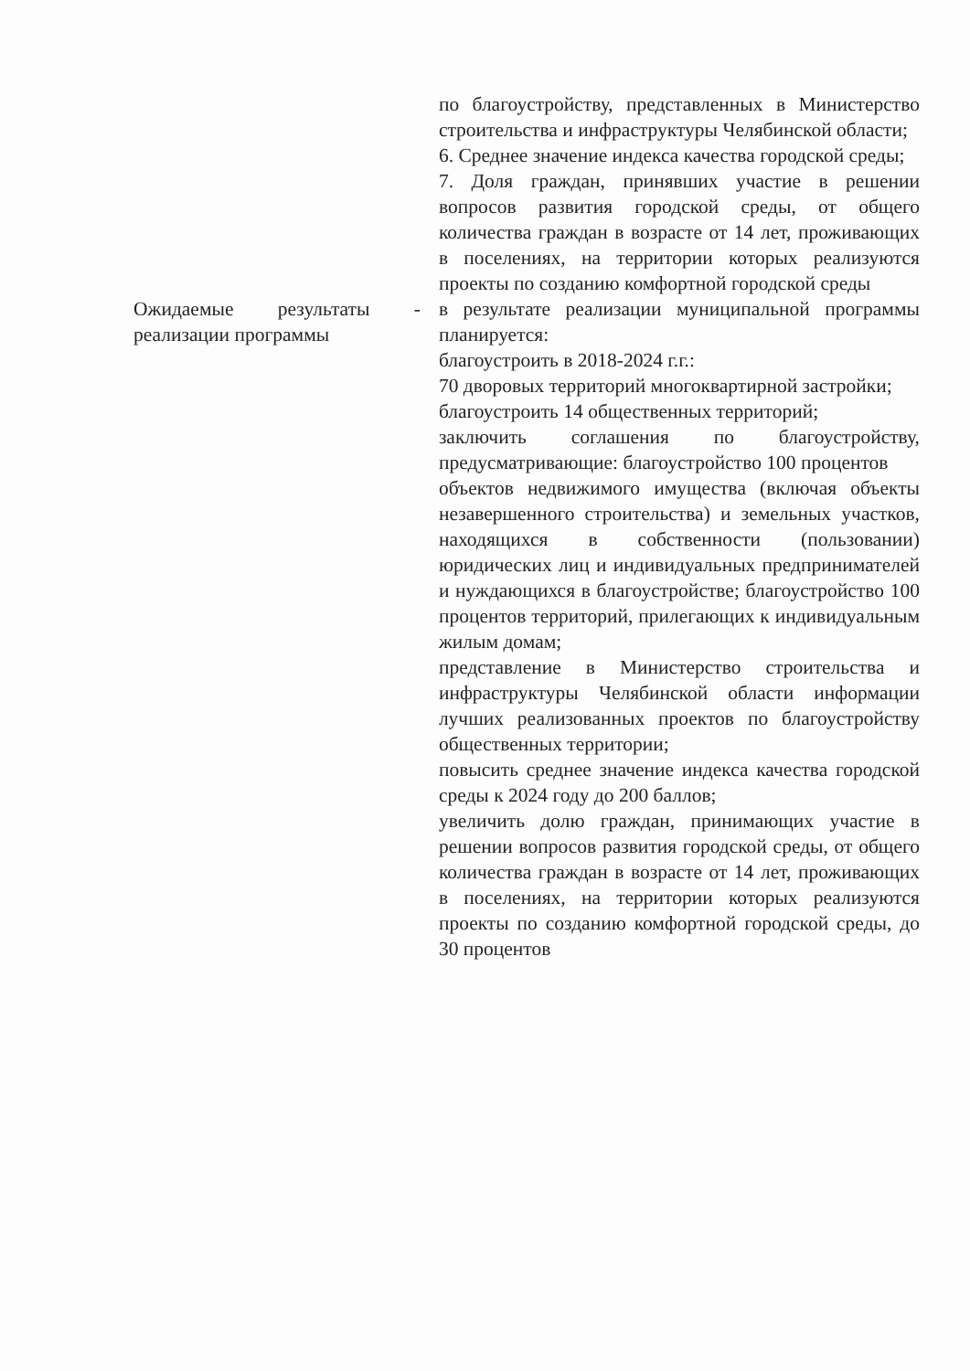| | по благоустройству, представленных в Министерство строительства и инфраструктуры Челябинской области; 6. Среднее значение индекса качества городской среды; 7. Доля граждан, принявших участие в решении вопросов развития городской среды, от общего количества граждан в возрасте от 14 лет, проживающих в поселениях, на территории которых реализуются проекты по созданию комфортной городской среды |
| Ожидаемые результаты - реализации программы | в результате реализации муниципальной программы планируется: благоустроить в 2018-2024 г.г.: 70 дворовых территорий многоквартирной застройки; благоустроить 14 общественных территорий; заключить соглашения по благоустройству, предусматривающие: благоустройство 100 процентов объектов недвижимого имущества (включая объекты незавершенного строительства) и земельных участков, находящихся в собственности (пользовании) юридических лиц и индивидуальных предпринимателей и нуждающихся в благоустройстве; благоустройство 100 процентов территорий, прилегающих к индивидуальным жилым домам; представление в Министерство строительства и инфраструктуры Челябинской области информации лучших реализованных проектов по благоустройству общественных территории; повысить среднее значение индекса качества городской среды к 2024 году до 200 баллов; увеличить долю граждан, принимающих участие в решении вопросов развития городской среды, от общего количества граждан в возрасте от 14 лет, проживающих в поселениях, на территории которых реализуются проекты по созданию комфортной городской среды, до 30 процентов |